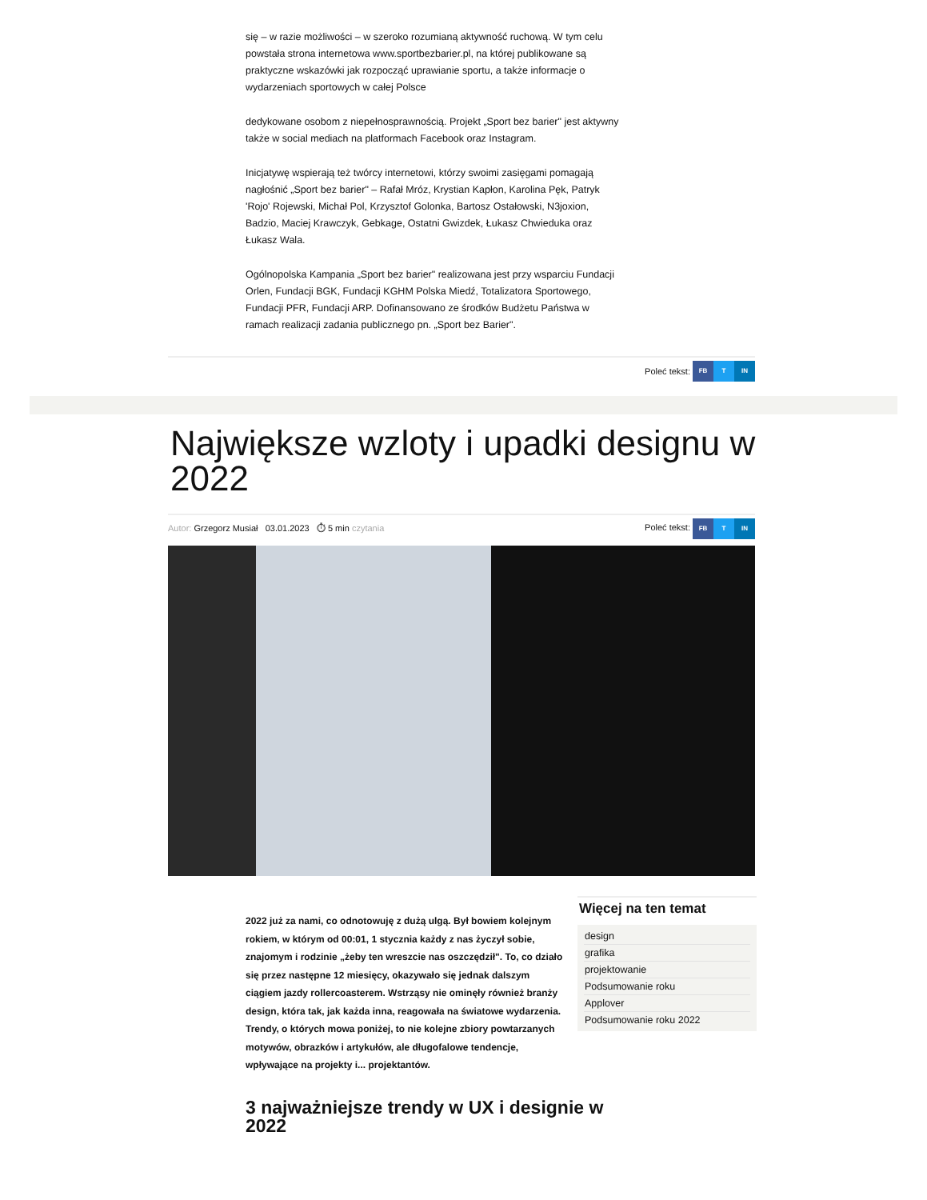się – w razie możliwości – w szeroko rozumianą aktywność ruchową. W tym celu powstała strona internetowa www.sportbezbarier.pl, na której publikowane są praktyczne wskazówki jak rozpocząć uprawianie sportu, a także informacje o wydarzeniach sportowych w całej Polsce
dedykowane osobom z niepełnosprawnością. Projekt „Sport bez barier" jest aktywny także w social mediach na platformach Facebook oraz Instagram.
Inicjatywę wspierają też twórcy internetowi, którzy swoimi zasięgami pomagają nagłośnić „Sport bez barier" – Rafał Mróz, Krystian Kapłon, Karolina Pęk, Patryk 'Rojo' Rojewski, Michał Pol, Krzysztof Golonka, Bartosz Ostałowski, N3joxion, Badzio, Maciej Krawczyk, Gebkage, Ostatni Gwizdek, Łukasz Chwieduka oraz Łukasz Wala.
Ogólnopolska Kampania „Sport bez barier" realizowana jest przy wsparciu Fundacji Orlen, Fundacji BGK, Fundacji KGHM Polska Miedź, Totalizatora Sportowego, Fundacji PFR, Fundacji ARP. Dofinansowano ze środków Budżetu Państwa w ramach realizacji zadania publicznego pn. „Sport bez Barier".
Poleć tekst: FB T IN
Największe wzloty i upadki designu w 2022
Autor: Grzegorz Musiał 03.01.2023 ⏱ 5 min czytania Poleć tekst: FB T IN
2022 już za nami, co odnotowuję z dużą ulgą. Był bowiem kolejnym rokiem, w którym od 00:01, 1 stycznia każdy z nas życzył sobie, znajomym i rodzinie „żeby ten wreszcie nas oszczędził". To, co działo się przez następne 12 miesięcy, okazywało się jednak dalszym ciągiem jazdy rollercoasterem. Wstrząsy nie ominęły również branży design, która tak, jak każda inna, reagowała na światowe wydarzenia. Trendy, o których mowa poniżej, to nie kolejne zbiory powtarzanych motywów, obrazków i artykułów, ale długofalowe tendencje, wpływające na projekty i... projektantów.
Więcej na ten temat
design
grafika
projektowanie
Podsumowanie roku
Applover
Podsumowanie roku 2022
3 najważniejsze trendy w UX i designie w 2022